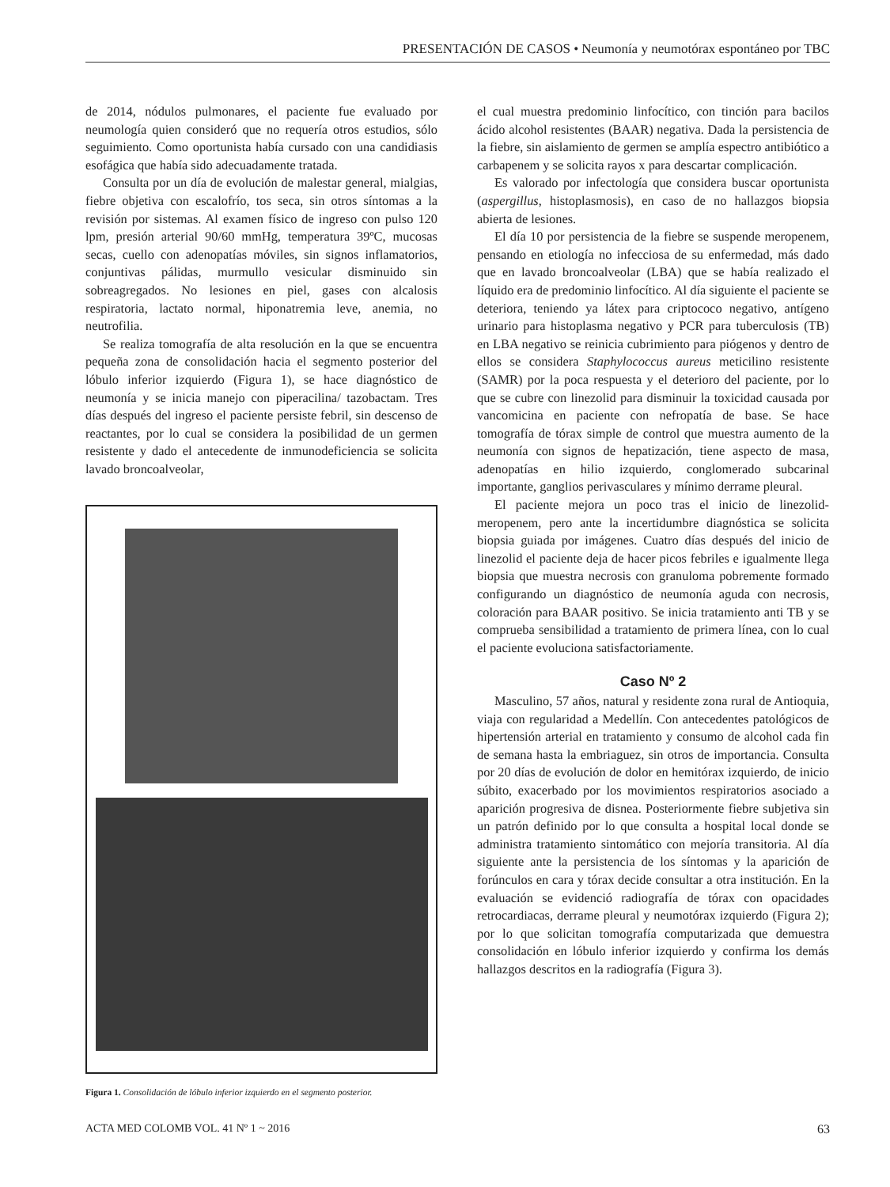PRESENTACIÓN DE CASOS • Neumonía y neumotórax espontáneo por TBC
de 2014, nódulos pulmonares, el paciente fue evaluado por neumología quien consideró que no requería otros estudios, sólo seguimiento. Como oportunista había cursado con una candidiasis esofágica que había sido adecuadamente tratada.
Consulta por un día de evolución de malestar general, mialgias, fiebre objetiva con escalofrío, tos seca, sin otros síntomas a la revisión por sistemas. Al examen físico de ingreso con pulso 120 lpm, presión arterial 90/60 mmHg, temperatura 39ºC, mucosas secas, cuello con adenopatías móviles, sin signos inflamatorios, conjuntivas pálidas, murmullo vesicular disminuido sin sobreagregados. No lesiones en piel, gases con alcalosis respiratoria, lactato normal, hiponatremia leve, anemia, no neutrofilia.
Se realiza tomografía de alta resolución en la que se encuentra pequeña zona de consolidación hacia el segmento posterior del lóbulo inferior izquierdo (Figura 1), se hace diagnóstico de neumonía y se inicia manejo con piperacilina/ tazobactam. Tres días después del ingreso el paciente persiste febril, sin descenso de reactantes, por lo cual se considera la posibilidad de un germen resistente y dado el antecedente de inmunodeficiencia se solicita lavado broncoalveolar,
Figura 1. Consolidación de lóbulo inferior izquierdo en el segmento posterior.
el cual muestra predominio linfocítico, con tinción para bacilos ácido alcohol resistentes (BAAR) negativa. Dada la persistencia de la fiebre, sin aislamiento de germen se amplía espectro antibiótico a carbapenem y se solicita rayos x para descartar complicación.
Es valorado por infectología que considera buscar oportunista (aspergillus, histoplasmosis), en caso de no hallazgos biopsia abierta de lesiones.
El día 10 por persistencia de la fiebre se suspende meropenem, pensando en etiología no infecciosa de su enfermedad, más dado que en lavado broncoalveolar (LBA) que se había realizado el líquido era de predominio linfocítico. Al día siguiente el paciente se deteriora, teniendo ya látex para criptococo negativo, antígeno urinario para histoplasma negativo y PCR para tuberculosis (TB) en LBA negativo se reinicia cubrimiento para piógenos y dentro de ellos se considera Staphylococcus aureus meticilino resistente (SAMR) por la poca respuesta y el deterioro del paciente, por lo que se cubre con linezolid para disminuir la toxicidad causada por vancomicina en paciente con nefropatía de base. Se hace tomografía de tórax simple de control que muestra aumento de la neumonía con signos de hepatización, tiene aspecto de masa, adenopatías en hilio izquierdo, conglomerado subcarinal importante, ganglios perivasculares y mínimo derrame pleural.
El paciente mejora un poco tras el inicio de linezolid-meropenem, pero ante la incertidumbre diagnóstica se solicita biopsia guiada por imágenes. Cuatro días después del inicio de linezolid el paciente deja de hacer picos febriles e igualmente llega biopsia que muestra necrosis con granuloma pobremente formado configurando un diagnóstico de neumonía aguda con necrosis, coloración para BAAR positivo. Se inicia tratamiento anti TB y se comprueba sensibilidad a tratamiento de primera línea, con lo cual el paciente evoluciona satisfactoriamente.
Caso Nº 2
Masculino, 57 años, natural y residente zona rural de Antioquia, viaja con regularidad a Medellín. Con antecedentes patológicos de hipertensión arterial en tratamiento y consumo de alcohol cada fin de semana hasta la embriaguez, sin otros de importancia. Consulta por 20 días de evolución de dolor en hemitórax izquierdo, de inicio súbito, exacerbado por los movimientos respiratorios asociado a aparición progresiva de disnea. Posteriormente fiebre subjetiva sin un patrón definido por lo que consulta a hospital local donde se administra tratamiento sintomático con mejoría transitoria. Al día siguiente ante la persistencia de los síntomas y la aparición de forúnculos en cara y tórax decide consultar a otra institución. En la evaluación se evidenció radiografía de tórax con opacidades retrocardiacas, derrame pleural y neumotórax izquierdo (Figura 2); por lo que solicitan tomografía computarizada que demuestra consolidación en lóbulo inferior izquierdo y confirma los demás hallazgos descritos en la radiografía (Figura 3).
ACTA MED COLOMB VOL. 41 Nº 1 ~ 2016 63